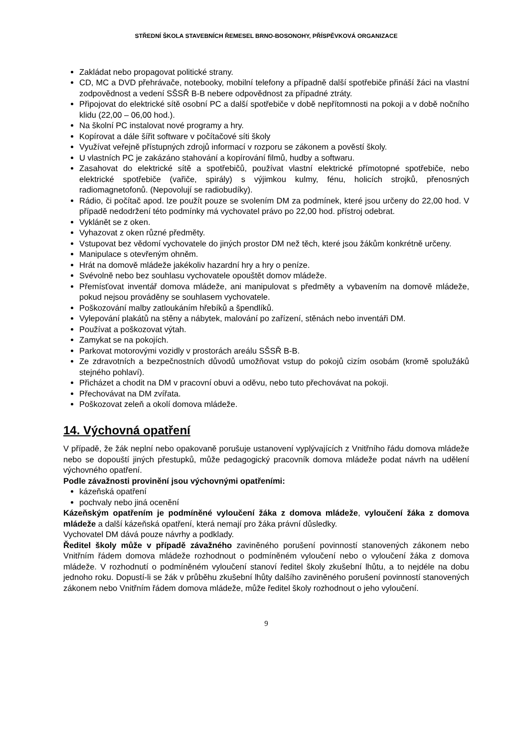STŘEDNÍ ŠKOLA STAVEBNÍCH ŘEMESEL BRNO-BOSONOHY, PŘÍSPĚVKOVÁ ORGANIZACE
Zakládat nebo propagovat politické strany.
CD, MC a DVD přehrávače, notebooky, mobilní telefony a případně další spotřebiče přináší žáci na vlastní zodpovědnost a vedení SŠSŘ B-B nebere odpovědnost za případné ztráty.
Připojovat do elektrické sítě osobní PC a další spotřebiče v době nepřítomnosti na pokoji a v době nočního klidu (22,00 – 06,00 hod.).
Na školní PC instalovat nové programy a hry.
Kopírovat a dále šířit software v počítačové síti školy
Využívat veřejně přístupných zdrojů informací v rozporu se zákonem a pověstí školy.
U vlastních PC je zakázáno stahování a kopírování filmů, hudby a softwaru.
Zasahovat do elektrické sítě a spotřebičů, používat vlastní elektrické přímotopné spotřebiče, nebo elektrické spotřebiče (vařiče, spirály) s výjimkou kulmy, fénu, holicích strojků, přenosných radiomagnetofonů. (Nepovolují se radiobudíky).
Rádio, či počítač apod. lze použít pouze se svolením DM za podmínek, které jsou určeny do 22,00 hod. V případě nedodržení této podmínky má vychovatel právo po 22,00 hod. přístroj odebrat.
Vyklánět se z oken.
Vyhazovat z oken různé předměty.
Vstupovat bez vědomí vychovatele do jiných prostor DM než těch, které jsou žákům konkrétně určeny.
Manipulace s otevřeným ohněm.
Hrát na domově mládeže jakékoliv hazardní hry a hry o peníze.
Svévolně nebo bez souhlasu vychovatele opouštět domov mládeže.
Přemísťovat inventář domova mládeže, ani manipulovat s předměty a vybavením na domově mládeže, pokud nejsou prováděny se souhlasem vychovatele.
Poškozování malby zatloukáním hřebíků a špendlíků.
Vylepování plakátů na stěny a nábytek, malování po zařízení, stěnách nebo inventáři DM.
Používat a poškozovat výtah.
Zamykat se na pokojích.
Parkovat motorovými vozidly v prostorách areálu SŠSŘ B-B.
Ze zdravotních a bezpečnostních důvodů umožňovat vstup do pokojů cizím osobám (kromě spolužáků stejného pohlaví).
Přicházet a chodit na DM v pracovní obuvi a oděvu, nebo tuto přechovávat na pokoji.
Přechovávat na DM zvířata.
Poškozovat zeleň a okolí domova mládeže.
14. Výchovná opatření
V případě, že žák neplní nebo opakovaně porušuje ustanovení vyplývajících z Vnitřního řádu domova mládeže nebo se dopouští jiných přestupků, může pedagogický pracovník domova mládeže podat návrh na udělení výchovného opatření.
Podle závažnosti provinění jsou výchovnými opatřeními:
kázeňská opatření
pochvaly nebo jiná ocenění
Kázeňským opatřením je podmíněné vyloučení žáka z domova mládeže, vyloučení žáka z domova mládeže a další kázeňská opatření, která nemají pro žáka právní důsledky.
Vychovatel DM dává pouze návrhy a podklady.
Ředitel školy může v případě závažného zaviněného porušení povinností stanovených zákonem nebo Vnitřním řádem domova mládeže rozhodnout o podmíněném vyloučení nebo o vyloučení žáka z domova mládeže. V rozhodnutí o podmíněném vyloučení stanoví ředitel školy zkušební lhůtu, a to nejdéle na dobu jednoho roku. Dopustí-li se žák v průběhu zkušební lhůty dalšího zaviněného porušení povinností stanovených zákonem nebo Vnitřním řádem domova mládeže, může ředitel školy rozhodnout o jeho vyloučení.
9